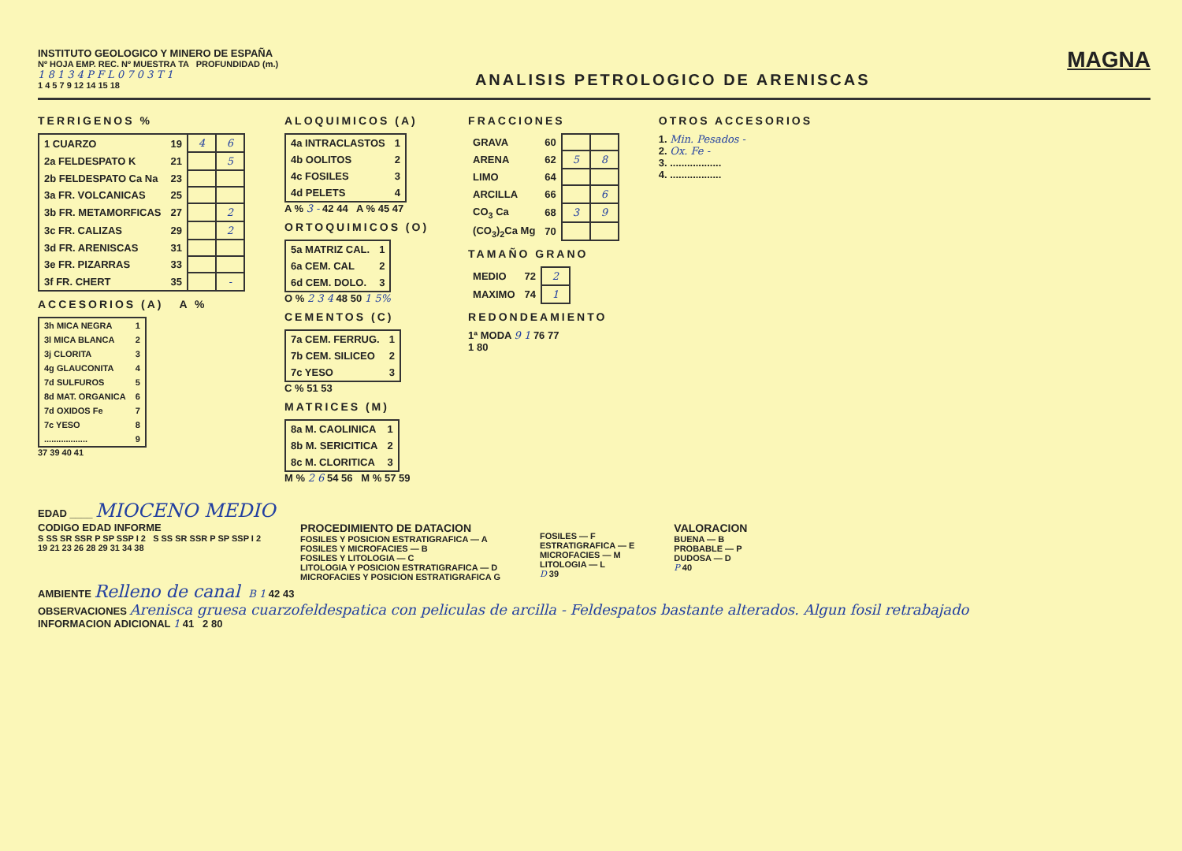INSTITUTO GEOLOGICO Y MINERO DE ESPAÑA
Nº HOJA EMP. REC. Nº MUESTRA TA PROFUNDIDAD (m.)
1 8 1 3 4 P F L 0 7 0 3 T 1
1 4 5 7 9 12 14 15 18
ANALISIS PETROLOGICO DE ARENISCAS
MAGNA
TERRIGENOS %
| 1 CUARZO | 19 | 4 | 6 |
| 2a FELDESPATO K | 21 | | 5 |
| 2b FELDESPATO Ca Na | 23 | | |
| 3a FR. VOLCANICAS | 25 | | |
| 3b FR. METAMORFICAS | 27 | | 2 |
| 3c FR. CALIZAS | 29 | | 2 |
| 3d FR. ARENISCAS | 31 | | |
| 3e FR. PIZARRAS | 33 | | |
| 3f FR. CHERT | 35 | | - |
ACCESORIOS (A) A %
| 3h MICA NEGRA | 1 |
| 3l MICA BLANCA | 2 |
| 3j CLORITA | 3 |
| 4g GLAUCONITA | 4 |
| 7d SULFUROS | 5 |
| 8d MAT. ORGANICA | 6 |
| 7d OXIDOS Fe | 7 |
| 7c YESO | 8 |
| .................. | 9 |
37 39 40 41
ALOQUIMICOS (A)
| 4a INTRACLASTOS | 1 |
| 4b OOLITOS | 2 |
| 4c FOSILES | 3 |
| 4d PELETS | 4 |
A % 3 - 42 44 A % 45 47
ORTOQUIMICOS (O)
| 5a MATRIZ CAL. | 1 |
| 6a CEM. CAL | 2 |
| 6d CEM. DOLO. | 3 |
O % 2 3 4 48 50 1 5%
CEMENTOS (C)
| 7a CEM. FERRUG. | 1 |
| 7b CEM. SILICEO | 2 |
| 7c YESO | 3 |
C % 51 53
MATRICES (M)
| 8a M. CAOLINICA | 1 |
| 8b M. SERICITICA | 2 |
| 8c M. CLORITICA | 3 |
M % 2 6 54 56 M % 57 59
FRACCIONES
| GRAVA | 60 | | |
| ARENA | 62 | 5 | 8 |
| LIMO | 64 | | |
| ARCILLA | 66 | | 6 |
| CO<sub>3</sub> Ca | 68 | 3 | 9 |
| (CO<sub>3</sub>)<sub>2</sub>Ca Mg | 70 | | |
TAMAÑO GRANO
| MEDIO | 72 | 2 |
| MAXIMO | 74 | 1 |
REDONDEAMIENTO
1ª MODA 9 1 76 77
1 80
OTROS ACCESORIOS
1. Min. Pesados -
2. Ox. Fe -
3. ..................
4. ..................
EDAD ____ MIOCENO MEDIO
CODIGO EDAD INFORME
S SS SR SSR P SP SSP I 2 S SS SR SSR P SP SSP I 2
19 21 23 26 28 29 31 34 38
PROCEDIMIENTO DE DATACION
FOSILES Y POSICION ESTRATIGRAFICA — A
FOSILES Y MICROFACIES — B
FOSILES Y LITOLOGIA — C
LITOLOGIA Y POSICION ESTRATIGRAFICA — D
MICROFACIES Y POSICION ESTRATIGRAFICA G
FOSILES — F
ESTRATIGRAFICA — E
MICROFACIES — M
LITOLOGIA — L
D 39
VALORACION
BUENA — B
PROBABLE — P
DUDOSA — D
P 40
AMBIENTE Relleno de canal B 1 42 43
OBSERVACIONES Arenisca gruesa cuarzofeldespatica con peliculas de arcilla - Feldespatos bastante alterados. Algun fosil retrabajado
INFORMACION ADICIONAL 1 41 2 80